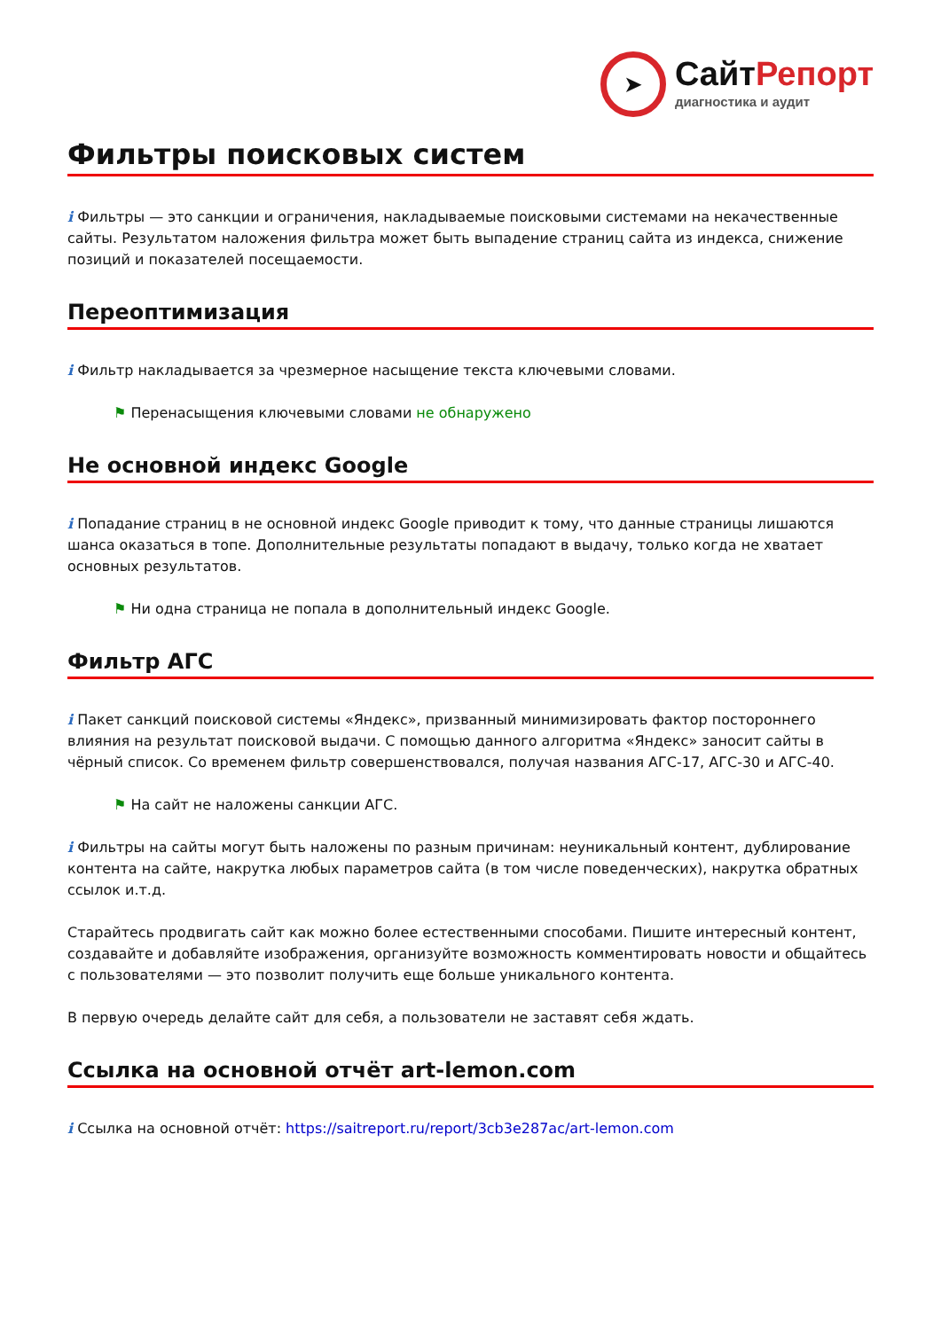➤
Сайт Репорт
диагностика и аудит
Фильтры поисковых систем
i Фильтры — это санкции и ограничения, накладываемые поисковыми системами на некачественные сайты. Результатом наложения фильтра может быть выпадение страниц сайта из индекса, снижение позиций и показателей посещаемости.
Переоптимизация
i Фильтр накладывается за чрезмерное насыщение текста ключевыми словами.
⚑ Перенасыщения ключевыми словами не обнаружено
Не основной индекс Google
i Попадание страниц в не основной индекс Google приводит к тому, что данные страницы лишаются шанса оказаться в топе. Дополнительные результаты попадают в выдачу, только когда не хватает основных результатов.
⚑ Ни одна страница не попала в дополнительный индекс Google.
Фильтр АГС
i Пакет санкций поисковой системы «Яндекс», призванный минимизировать фактор постороннего влияния на результат поисковой выдачи. С помощью данного алгоритма «Яндекс» заносит сайты в чёрный список. Со временем фильтр совершенствовался, получая названия АГС-17, АГС-30 и АГС-40.
⚑ На сайт не наложены санкции АГС.
i Фильтры на сайты могут быть наложены по разным причинам: неуникальный контент, дублирование контента на сайте, накрутка любых параметров сайта (в том числе поведенческих), накрутка обратных ссылок и.т.д.
Старайтесь продвигать сайт как можно более естественными способами. Пишите интересный контент, создавайте и добавляйте изображения, организуйте возможность комментировать новости и общайтесь с пользователями — это позволит получить еще больше уникального контента.
В первую очередь делайте сайт для себя, а пользователи не заставят себя ждать.
Ссылка на основной отчёт art-lemon.com
i Ссылка на основной отчёт: https://saitreport.ru/report/3cb3e287ac/art-lemon.com